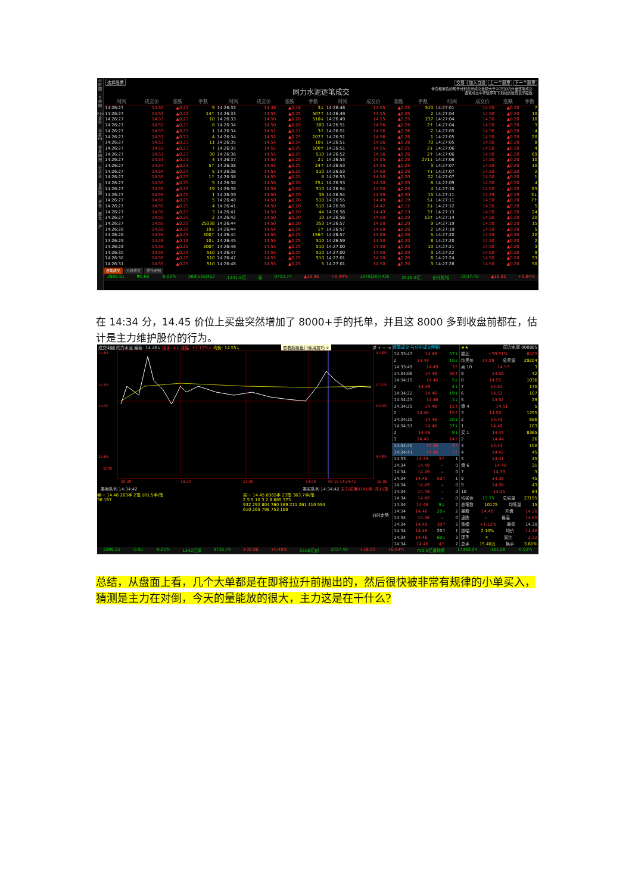分
时
图
K
线
图
F10
资
料
深
度
F9
交
易
明
细
分
价
表
多
周
期
资
金
席
位
沪
选择股票 交易 加入自选 上一个股票 下一个股票
同力水泥逐笔成交
青色和紫色的现手分别表示成交金额大于20万的内外盘逐笔成交
逐笔成交中手数带有下划线的数值表示股数
| 时间 | 成交价 | 涨跌 | 手数 | 时间 | 成交价 | 涨跌 | 手数 | 时间 | 成交价 | 涨跌 | 手数 | 时间 | 成交价 | 涨跌 | 手数 |
| --- | --- | --- | --- | --- | --- | --- | --- | --- | --- | --- | --- | --- | --- | --- | --- |
| 14:26:27 | 14.52 | ▲0.22 | 5 | 14:26:33 | 14.48 | ▲0.18 | 3↓ | 14:26:48 | 14.55 | ▲0.25 | 510 | 14:27:01 | 14.50 | ▲0.20 | 7 |
| 14:26:27 | 14.53 | ▲0.23 | 14↑ | 14:26:33 | 14.55 | ▲0.25 | 507↑ | 14:26:49 | 14.55 | ▲0.25 | 2 | 14:27:04 | 14.50 | ▲0.20 | 10 |
| 14:26:27 | 14.53 | ▲0.23 | 10 | 14:26:33 | 14.50 | ▲0.20 | 510↓ | 14:26:49 | 14.55 | ▲0.25 | 237 | 14:27:04 | 14.50 | ▲0.20 | 10 |
| 14:26:27 | 14.53 | ▲0.23 | 8 | 14:26:34 | 14.50 | ▲0.20 | 300 | 14:26:51 | 14.56 | ▲0.26 | 2↑ | 14:27:04 | 14.50 | ▲0.20 | 3 |
| 14:26:27 | 14.53 | ▲0.23 | 1 | 14:26:34 | 14.51 | ▲0.21 | 3↑ | 14:26:51 | 14.56 | ▲0.26 | 2 | 14:27:05 | 14.50 | ▲0.20 | 4 |
| 14:26:27 | 14.53 | ▲0.23 | 4 | 14:26:34 | 14.55 | ▲0.25 | 207↑ | 14:26:51 | 14.56 | ▲0.26 | 1 | 14:27:05 | 14.50 | ▲0.20 | 20 |
| 14:26:27 | 14.53 | ▲0.23 | 11 | 14:26:35 | 14.54 | ▲0.24 | 10↓ | 14:26:51 | 14.56 | ▲0.26 | 70 | 14:27:05 | 14.50 | ▲0.20 | 8 |
| 14:26:27 | 14.53 | ▲0.23 | 7 | 14:26:35 | 14.55 | ▲0.25 | 500↑ | 14:26:51 | 14.55 | ▲0.25 | 2↓ | 14:27:06 | 14.50 | ▲0.20 | 4 |
| 14:26:27 | 14.53 | ▲0.23 | 30 | 14:26:36 | 14.55 | ▲0.25 | 510 | 14:26:52 | 14.56 | ▲0.26 | 2↑ | 14:27:06 | 14.50 | ▲0.20 | 69 |
| 14:26:27 | 14.53 | ▲0.23 | 4 | 14:26:37 | 14.50 | ▲0.20 | 2↓ | 14:26:53 | 14.55 | ▲0.25 | 271↓ | 14:27:06 | 14.50 | ▲0.20 | 10 |
| 14:26:27 | 14.54 | ▲0.24 | 5↑ | 14:26:38 | 14.55 | ▲0.25 | 24↑ | 14:26:53 | 14.55 | ▲0.25 | 3 | 14:27:07 | 14.50 | ▲0.20 | 10 |
| 14:26:27 | 14.54 | ▲0.24 | 5 | 14:26:38 | 14.55 | ▲0.25 | 510 | 14:26:53 | 14.50 | ▲0.20 | 7↓ | 14:27:07 | 14.50 | ▲0.20 | 2 |
| 14:26:27 | 14.55 | ▲0.25 | 1↑ | 14:26:38 | 14.55 | ▲0.25 | 8 | 14:26:53 | 14.50 | ▲0.20 | 22 | 14:27:07 | 14.50 | ▲0.20 | 1 |
| 14:26:27 | 14.55 | ▲0.25 | 5 | 14:26:38 | 14.50 | ▲0.20 | 25↓ | 14:26:53 | 14.50 | ▲0.20 | 8 | 14:27:09 | 14.50 | ▲0.20 | 4 |
| 14:26:27 | 14.55 | ▲0.25 | 19 | 14:26:39 | 14.50 | ▲0.20 | 510 | 14:26:54 | 14.50 | ▲0.20 | 4 | 14:27:10 | 14.50 | ▲0.20 | 63 |
| 14:26:27 | 14.55 | ▲0.25 | 1 | 14:26:39 | 14.50 | ▲0.20 | 38 | 14:26:54 | 14.50 | ▲0.20 | 15 | 14:27:11 | 14.49 | ▲0.19 | 3↓ |
| 14:26:27 | 14.55 | ▲0.25 | 5 | 14:26:40 | 14.50 | ▲0.20 | 510 | 14:26:55 | 14.49 | ▲0.19 | 5↓ | 14:27:11 | 14.50 | ▲0.20 | 7↑ |
| 14:26:27 | 14.55 | ▲0.25 | 4 | 14:26:41 | 14.50 | ▲0.20 | 510 | 14:26:56 | 14.42 | ▲0.12 | 2↓ | 14:27:12 | 14.50 | ▲0.20 | 5 |
| 14:26:27 | 14.55 | ▲0.25 | 3 | 14:26:41 | 14.50 | ▲0.20 | 44 | 14:26:56 | 14.49 | ▲0.19 | 3↑ | 14:27:13 | 14.50 | ▲0.20 | 24 |
| 14:26:27 | 14.55 | ▲0.25 | 2 | 14:26:42 | 14.50 | ▲0.20 | 10 | 14:26:56 | 14.50 | ▲0.20 | 13↑ | 14:27:14 | 14.50 | ▲0.20 | 20 |
| 14:26:27 | 14.55 | ▲0.25 | 25338 | 14:26:44 | 14.50 | ▲0.20 | 353 | 14:26:57 | 14.50 | ▲0.20 | 9 | 14:27:19 | 14.50 | ▲0.20 | 15 |
| 14:26:28 | 14.50 | ▲0.20 | 10↓ | 14:26:44 | 14.54 | ▲0.24 | 1↑ | 14:26:57 | 14.50 | ▲0.20 | 2 | 14:27:19 | 14.50 | ▲0.20 | 5 |
| 14:26:28 | 14.55 | ▲0.25 | 500↑ | 14:26:44 | 14.55 | ▲0.25 | 156↑ | 14:26:57 | 14.50 | ▲0.20 | 5 | 14:27:20 | 14.50 | ▲0.20 | 20 |
| 14:26:29 | 14.49 | ▲0.19 | 10↓ | 14:26:45 | 14.55 | ▲0.25 | 510 | 14:26:59 | 14.50 | ▲0.20 | 8 | 14:27:20 | 14.50 | ▲0.20 | 2 |
| 14:26:29 | 14.55 | ▲0.25 | 500↑ | 14:26:46 | 14.55 | ▲0.25 | 510 | 14:27:00 | 14.50 | ▲0.20 | 10 | 14:27:21 | 14.50 | ▲0.20 | 3 |
| 14:26:30 | 14.55 | ▲0.25 | 510 | 14:26:47 | 14.55 | ▲0.25 | 510 | 14:27:00 | 14.50 | ▲0.20 | 3 | 14:27:22 | 14.50 | ▲0.20 | 9 |
| 14:26:30 | 14.55 | ▲0.25 | 510 | 14:26:47 | 14.55 | ▲0.25 | 510 | 14:27:01 | 14.50 | ▲0.20 | 6 | 14:27:24 | 14.50 | ▲0.20 | 33 |
| 14:26:31 | 14.55 | ▲0.25 | 510 | 14:26:48 | 14.55 | ▲0.25 | 5 | 14:27:01 | 14.50 | ▲0.20 | 3 | 14:27:28 | 14.50 | ▲0.20 | 50 |
逐笔成交 分时成交 委托明细
2806.91 ▼0.60 -0.02% 569|155|422 1241.5亿 深 9733.74 ▲38.96 +0.40% 1076|307|435 2516.3亿 创业板指 2037.40 ▲16.92 +0.84%
在 14:34 分，14.45 价位上买盘突然增加了 8000+手的托单，并且这 8000 多到收盘前都在，估计是主力维护股价的行为。
成交明细 同力水泥 最新: 14.46↓ 现手: 4↓ 涨幅: +1.12%↓ 均价: 14.55↓ 查看超级盘口使用技巧 × 详 + − ⇥
14.94
14.55
14.30
13.66
4.48%
1.77%
0.00%
4.48%
2245
09:30
10:30
11:30
14:00
05-19 14:34:42
15:00
委卖队列 14:34:42 委买队列 14:34:42 主力买单8141手, 共15笔
卖一 14.46 203手 2笔 101.5手/笔
36 167
买一 14.45 8365手 23笔 363.7手/笔
2 5 5 10 3 2 8 685 373
932 292 804 760 389 211 261 410 594
610 269 798 753 189
分时走势
逐笔成交 与分时成交明细
14:33:43 14.49 37↓
2 14.49 10↓
14:33:49 14.49 3↑
14:34:06 14.49 50↑
14:34:19 14.46 5↓
2 14.46 4↓
14:34:22 14.46 19↓
14:34:23 14.46 1↓
14:34:29 14.48 15↑
2 14.49 15↑
14:34:35 14.48 20↓
14:34:37 14.46 37↓
2 14.46 9↓
3 14.46 14↑
14:34:40 14.46 3↑
14:34:41 14.46 1↑
14:33 14.49 3↑ 1
14:34 14.49 – 0
14:34 14.49 – 0
14:34 14.49 50↑ 1
14:34 14.49 – 0
14:34 14.49 – 0
14:34 14.49 – 0
14:34 14.46 9↓ 2
14:34 14.46 20↓ 2
14:34 14.46 – 0
14:34 14.49 30↑ 2
14:34 14.48 20↑ 1
14:34 14.46 60↓ 3
14:34 14.46 4↑ 2
★★ 同力水泥 000885
委比 +59.51% 6403
均卖价 14.99 总卖量 29204
卖 10 14.57 3
9 14.56 42
8 14.55 1036
7 14.54 170
6 14.53 107
5 14.52 29
盘 4 14.51 5
3 14.50 1255
2 14.49 686
1 14.46 203
买 1 14.45 8365
2 14.44 26
3 14.43 100
4 14.42 45
5 14.41 45
盘 6 14.40 31
7 14.39 3
8 14.38 45
9 14.36 43
10 14.35 84
均买价 13.75 总买量 27195
总笔数 10175 均笔量 15
最新 14.46 开盘 14.20
涨跌 – 最高 14.60
涨幅 +1.12% 最低 14.30
振幅 2.10% 均价 14.48
现手 4 量比 2.32
总手 15.40万 换手 3.61%
2806.91 -0.61 -0.02% 1242亿深 9733.74 +38.96 +0.40% 2516亿创 2037.40 +16.93 +0.84% 740.5亿道琼斯 17365.04 -161.58 -0.92%
总结，从盘面上看，几个大单都是在即将拉升前抛出的，然后很快被非常有规律的小单买入，猜测是主力在对倒，今天的量能放的很大，主力这是在干什么?